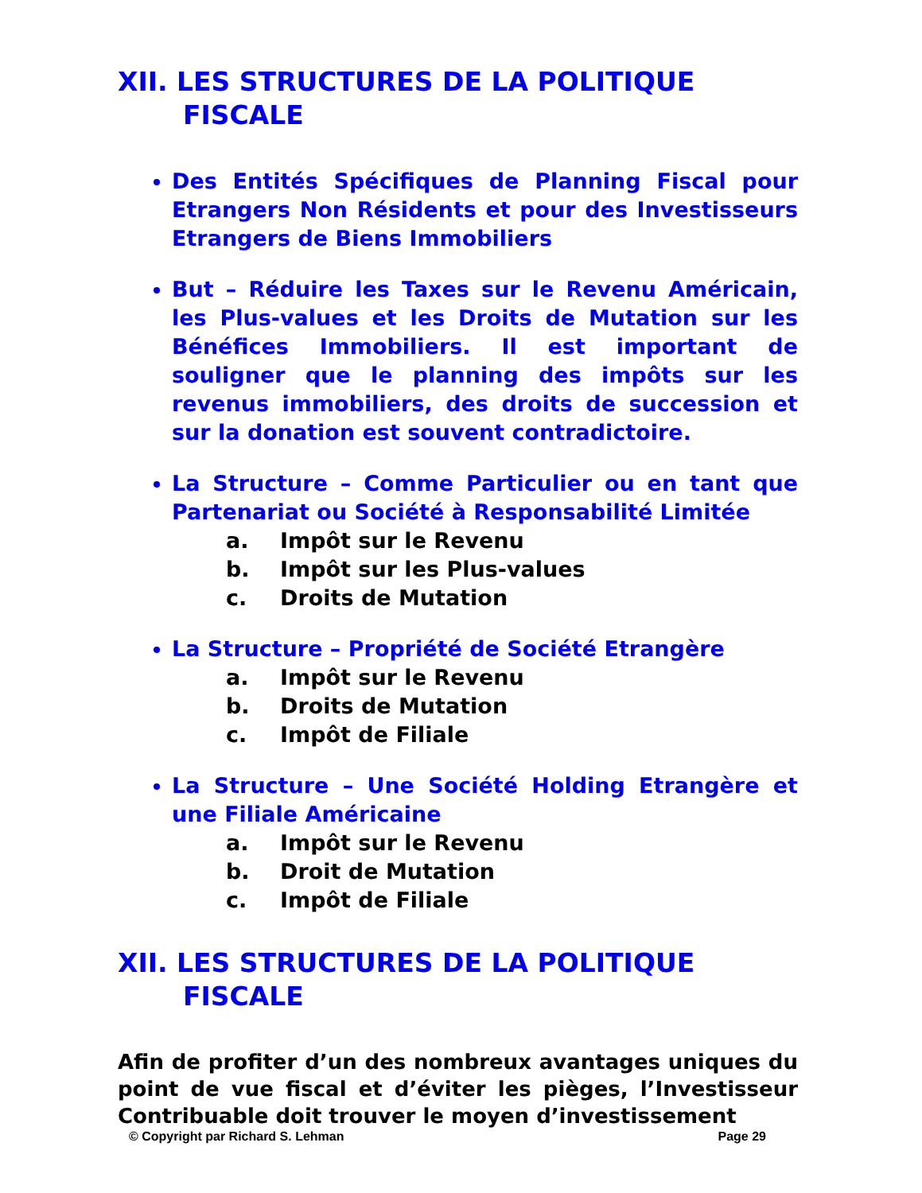XII. LES STRUCTURES DE LA POLITIQUE
FISCALE
Des Entités Spécifiques de Planning Fiscal pour Etrangers Non Résidents et pour des Investisseurs Etrangers de Biens Immobiliers
But – Réduire les Taxes sur le Revenu Américain, les Plus-values et les Droits de Mutation sur les Bénéfices Immobiliers. Il est important de souligner que le planning des impôts sur les revenus immobiliers, des droits de succession et sur la donation est souvent contradictoire.
La Structure – Comme Particulier ou en tant que Partenariat ou Société à Responsabilité Limitée
a. Impôt sur le Revenu
b. Impôt sur les Plus-values
c. Droits de Mutation
La Structure – Propriété de Société Etrangère
a. Impôt sur le Revenu
b. Droits de Mutation
c. Impôt de Filiale
La Structure – Une Société Holding Etrangère et une Filiale Américaine
a. Impôt sur le Revenu
b. Droit de Mutation
c. Impôt de Filiale
XII. LES STRUCTURES DE LA POLITIQUE
FISCALE
Afin de profiter d’un des nombreux avantages uniques du point de vue fiscal et d’éviter les pièges, l’Investisseur Contribuable doit trouver le moyen d’investissement
© Copyright par Richard S. Lehman Page 29